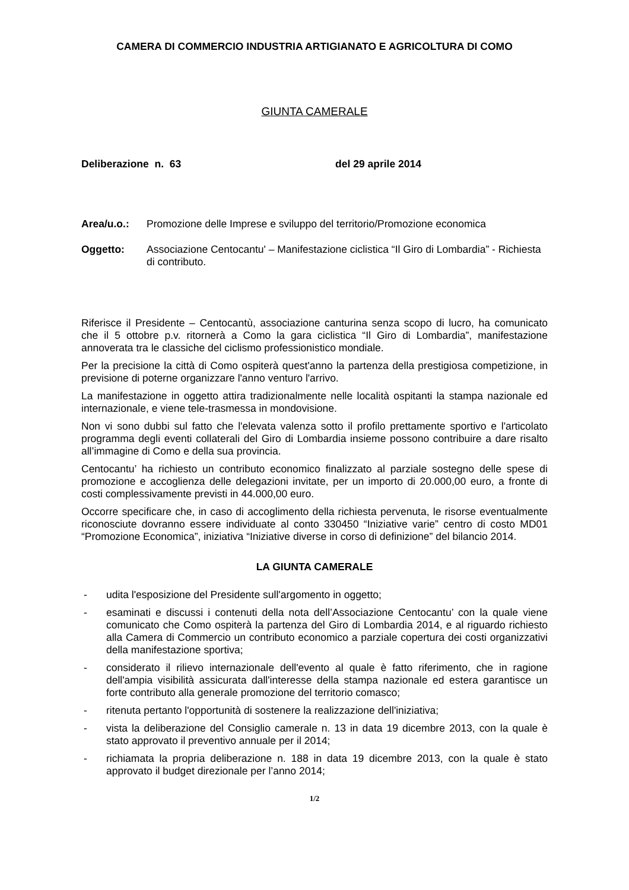CAMERA DI COMMERCIO INDUSTRIA ARTIGIANATO E AGRICOLTURA DI COMO
GIUNTA CAMERALE
Deliberazione n. 63 del 29 aprile 2014
Area/u.o.: Promozione delle Imprese e sviluppo del territorio/Promozione economica
Oggetto: Associazione Centocantu' – Manifestazione ciclistica “Il Giro di Lombardia” - Richiesta di contributo.
Riferisce il Presidente – Centocantù, associazione canturina senza scopo di lucro, ha comunicato che il 5 ottobre p.v. ritornerà a Como la gara ciclistica “Il Giro di Lombardia”, manifestazione annoverata tra le classiche del ciclismo professionistico mondiale.
Per la precisione la città di Como ospiterà quest'anno la partenza della prestigiosa competizione, in previsione di poterne organizzare l'anno venturo l'arrivo.
La manifestazione in oggetto attira tradizionalmente nelle località ospitanti la stampa nazionale ed internazionale, e viene tele-trasmessa in mondovisione.
Non vi sono dubbi sul fatto che l'elevata valenza sotto il profilo prettamente sportivo e l'articolato programma degli eventi collaterali del Giro di Lombardia insieme possono contribuire a dare risalto all’immagine di Como e della sua provincia.
Centocantu’ ha richiesto un contributo economico finalizzato al parziale sostegno delle spese di promozione e accoglienza delle delegazioni invitate, per un importo di 20.000,00 euro, a fronte di costi complessivamente previsti in 44.000,00 euro.
Occorre specificare che, in caso di accoglimento della richiesta pervenuta, le risorse eventualmente riconosciute dovranno essere individuate al conto 330450 “Iniziative varie” centro di costo MD01 “Promozione Economica”, iniziativa “Iniziative diverse in corso di definizione” del bilancio 2014.
LA GIUNTA CAMERALE
- udita l'esposizione del Presidente sull'argomento in oggetto;
- esaminati e discussi i contenuti della nota dell’Associazione Centocantu’ con la quale viene comunicato che Como ospiterà la partenza del Giro di Lombardia 2014, e al riguardo richiesto alla Camera di Commercio un contributo economico a parziale copertura dei costi organizzativi della manifestazione sportiva;
- considerato il rilievo internazionale dell'evento al quale è fatto riferimento, che in ragione dell'ampia visibilità assicurata dall'interesse della stampa nazionale ed estera garantisce un forte contributo alla generale promozione del territorio comasco;
- ritenuta pertanto l'opportunità di sostenere la realizzazione dell'iniziativa;
- vista la deliberazione del Consiglio camerale n. 13 in data 19 dicembre 2013, con la quale è stato approvato il preventivo annuale per il 2014;
- richiamata la propria deliberazione n. 188 in data 19 dicembre 2013, con la quale è stato approvato il budget direzionale per l’anno 2014;
1/2